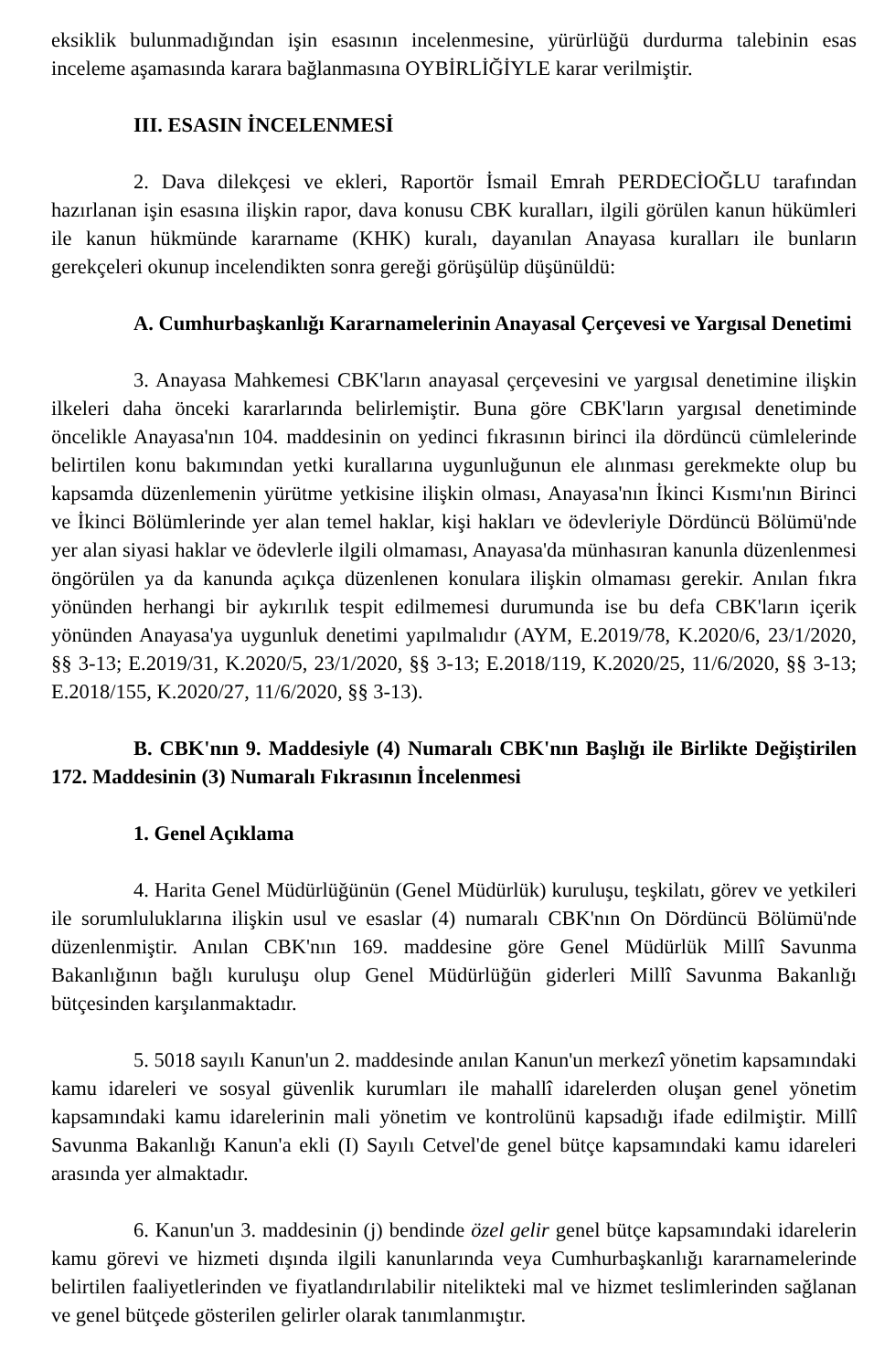eksiklik bulunmadığından işin esasının incelenmesine, yürürlüğü durdurma talebinin esas inceleme aşamasında karara bağlanmasına OYBİRLİĞİYLE karar verilmiştir.
III. ESASIN İNCELENMESİ
2. Dava dilekçesi ve ekleri, Raportör İsmail Emrah PERDECİOĞLU tarafından hazırlanan işin esasına ilişkin rapor, dava konusu CBK kuralları, ilgili görülen kanun hükümleri ile kanun hükmünde kararname (KHK) kuralı, dayanılan Anayasa kuralları ile bunların gerekçeleri okunup incelendikten sonra gereği görüşülüp düşünüldü:
A. Cumhurbaşkanlığı Kararnamelerinin Anayasal Çerçevesi ve Yargısal Denetimi
3. Anayasa Mahkemesi CBK'ların anayasal çerçevesini ve yargısal denetimine ilişkin ilkeleri daha önceki kararlarında belirlemiştir. Buna göre CBK'ların yargısal denetiminde öncelikle Anayasa'nın 104. maddesinin on yedinci fıkrasının birinci ila dördüncü cümlelerinde belirtilen konu bakımından yetki kurallarına uygunluğunun ele alınması gerekmekte olup bu kapsamda düzenlemenin yürütme yetkisine ilişkin olması, Anayasa'nın İkinci Kısmı'nın Birinci ve İkinci Bölümlerinde yer alan temel haklar, kişi hakları ve ödevleriyle Dördüncü Bölümü'nde yer alan siyasi haklar ve ödevlerle ilgili olmaması, Anayasa'da münhasıran kanunla düzenlenmesi öngörülen ya da kanunda açıkça düzenlenen konulara ilişkin olmaması gerekir. Anılan fıkra yönünden herhangi bir aykırılık tespit edilmemesi durumunda ise bu defa CBK'ların içerik yönünden Anayasa'ya uygunluk denetimi yapılmalıdır (AYM, E.2019/78, K.2020/6, 23/1/2020, §§ 3-13; E.2019/31, K.2020/5, 23/1/2020, §§ 3-13; E.2018/119, K.2020/25, 11/6/2020, §§ 3-13; E.2018/155, K.2020/27, 11/6/2020, §§ 3-13).
B. CBK'nın 9. Maddesiyle (4) Numaralı CBK'nın Başlığı ile Birlikte Değiştirilen 172. Maddesinin (3) Numaralı Fıkrasının İncelenmesi
1. Genel Açıklama
4. Harita Genel Müdürlüğünün (Genel Müdürlük) kuruluşu, teşkilatı, görev ve yetkileri ile sorumluluklarına ilişkin usul ve esaslar (4) numaralı CBK'nın On Dördüncü Bölümü'nde düzenlenmiştir. Anılan CBK'nın 169. maddesine göre Genel Müdürlük Millî Savunma Bakanlığının bağlı kuruluşu olup Genel Müdürlüğün giderleri Millî Savunma Bakanlığı bütçesinden karşılanmaktadır.
5. 5018 sayılı Kanun'un 2. maddesinde anılan Kanun'un merkezî yönetim kapsamındaki kamu idareleri ve sosyal güvenlik kurumları ile mahallî idarelerden oluşan genel yönetim kapsamındaki kamu idarelerinin mali yönetim ve kontrolünü kapsadığı ifade edilmiştir. Millî Savunma Bakanlığı Kanun'a ekli (I) Sayılı Cetvel'de genel bütçe kapsamındaki kamu idareleri arasında yer almaktadır.
6. Kanun'un 3. maddesinin (j) bendinde özel gelir genel bütçe kapsamındaki idarelerin kamu görevi ve hizmeti dışında ilgili kanunlarında veya Cumhurbaşkanlığı kararnamelerinde belirtilen faaliyetlerinden ve fiyatlandırılabilir nitelikteki mal ve hizmet teslimlerinden sağlanan ve genel bütçede gösterilen gelirler olarak tanımlanmıştır.